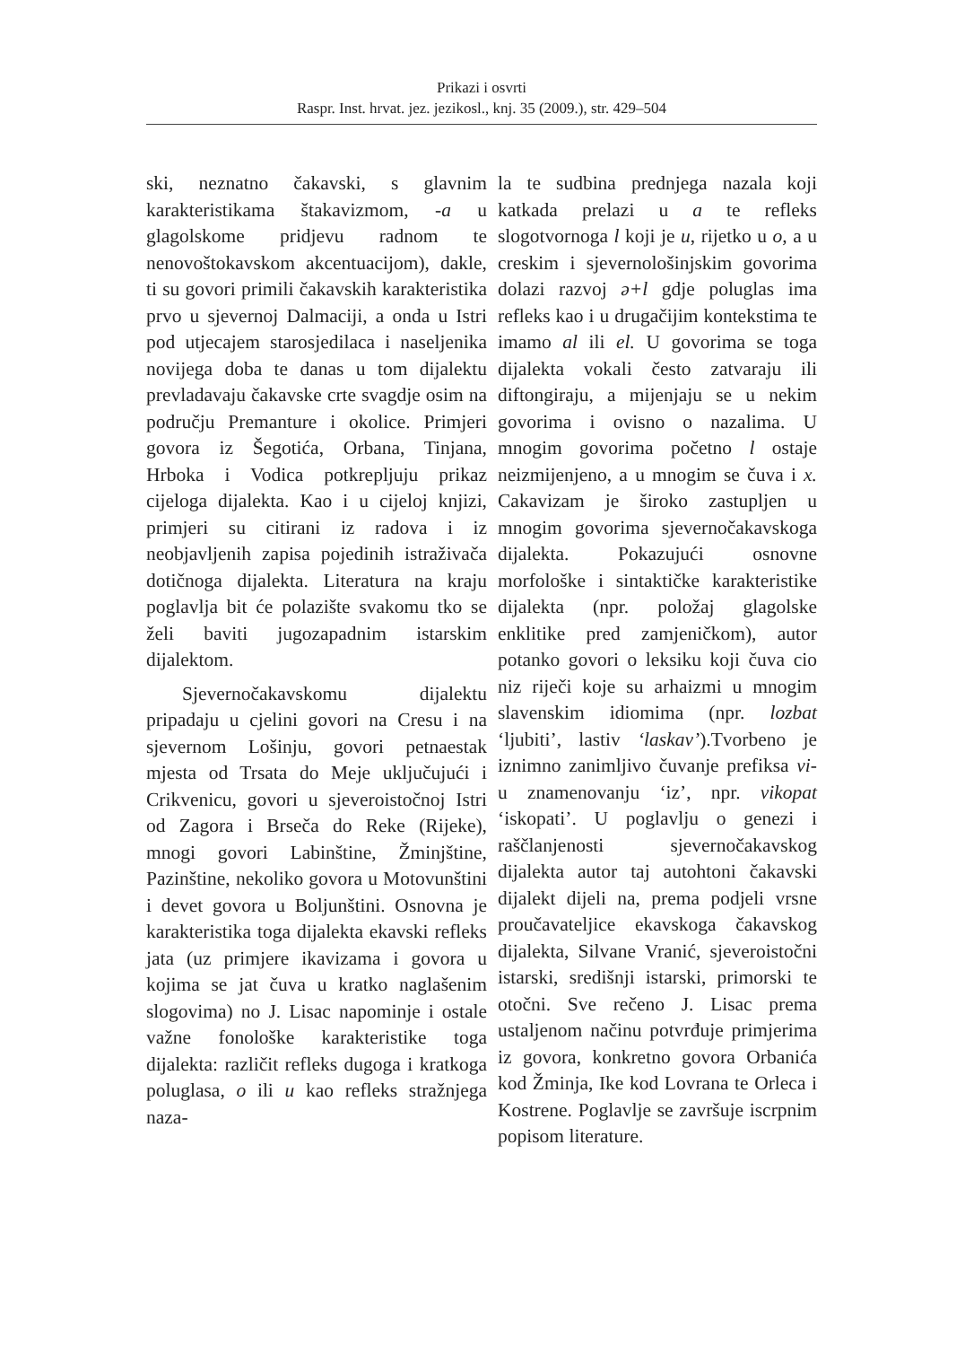Prikazi i osvrti
Raspr. Inst. hrvat. jez. jezikosl., knj. 35 (2009.), str. 429–504
ski, neznatno čakavski, s glavnim karakteristikama štakavizmom, -a u glagolskome pridjevu radnom te nenovoštokavskom akcentuacijom), dakle, ti su govori primili čakavskih karakteristika prvo u sjevernoj Dalmaciji, a onda u Istri pod utjecajem starosjedilaca i naseljenika novijega doba te danas u tom dijalektu prevladavaju čakavske crte svagdje osim na području Premanture i okolice. Primjeri govora iz Šegotića, Orbana, Tinjana, Hrboka i Vodica potkrepljuju prikaz cijeloga dijalekta. Kao i u cijeloj knjizi, primjeri su citirani iz radova i iz neobjavljenih zapisa pojedinih istraživača dotičnoga dijalekta. Literatura na kraju poglavlja bit će polazište svakomu tko se želi baviti jugozapadnim istarskim dijalektom.
Sjevernočakavskomu dijalektu pripadaju u cjelini govori na Cresu i na sjevernom Lošinju, govori petnaestak mjesta od Trsata do Meje uključujući i Crikvenicu, govori u sjeveroistočnoj Istri od Zagora i Brseča do Reke (Rijeke), mnogi govori Labinštine, Žminjštine, Pazinštine, nekoliko govora u Motovunštini i devet govora u Boljunštini. Osnovna je karakteristika toga dijalekta ekavski refleks jata (uz primjere ikavizama i govora u kojima se jat čuva u kratko naglašenim slogovima) no J. Lisac napominje i ostale važne fonološke karakteristike toga dijalekta: različit refleks dugoga i kratkoga poluglasa, o ili u kao refleks stražnjega naza-
la te sudbina prednjega nazala koji katkada prelazi u a te refleks slogotvornoga l koji je u, rijetko u o, a u creskim i sjevernološinjskim govorima dolazi razvoj ə+l gdje poluglas ima refleks kao i u drugačijim kontekstima te imamo al ili el. U govorima se toga dijalekta vokali često zatvaraju ili diftongiraju, a mijenjaju se u nekim govorima i ovisno o nazalima. U mnogim govorima početno l ostaje neizmijenjeno, a u mnogim se čuva i x. Cakavizam je široko zastupljen u mnogim govorima sjevernočakavskoga dijalekta. Pokazujući osnovne morfološke i sintaktičke karakteristike dijalekta (npr. položaj glagolske enklitike pred zamjeničkom), autor potanko govori o leksiku koji čuva cio niz riječi koje su arhaizmi u mnogim slavenskim idiomima (npr. lozbat ‘ljubiti’, lastiv ‘laskav’).Tvorbeno je iznimno zanimljivo čuvanje prefiksa vi- u znamenovanju ‘iz’, npr. vikopat ‘iskopati’. U poglavlju o genezi i raščlanjenosti sjevernočakavskog dijalekta autor taj autohtoni čakavski dijalekt dijeli na, prema podjeli vrsne proučavateljice ekavskoga čakavskog dijalekta, Silvane Vranić, sjeveroistočni istarski, središnji istarski, primorski te otočni. Sve rečeno J. Lisac prema ustaljenom načinu potvrđuje primjerima iz govora, konkretno govora Orbanića kod Žminja, Ike kod Lovrana te Orleca i Kostrene. Poglavlje se završuje iscrpnim popisom literature.